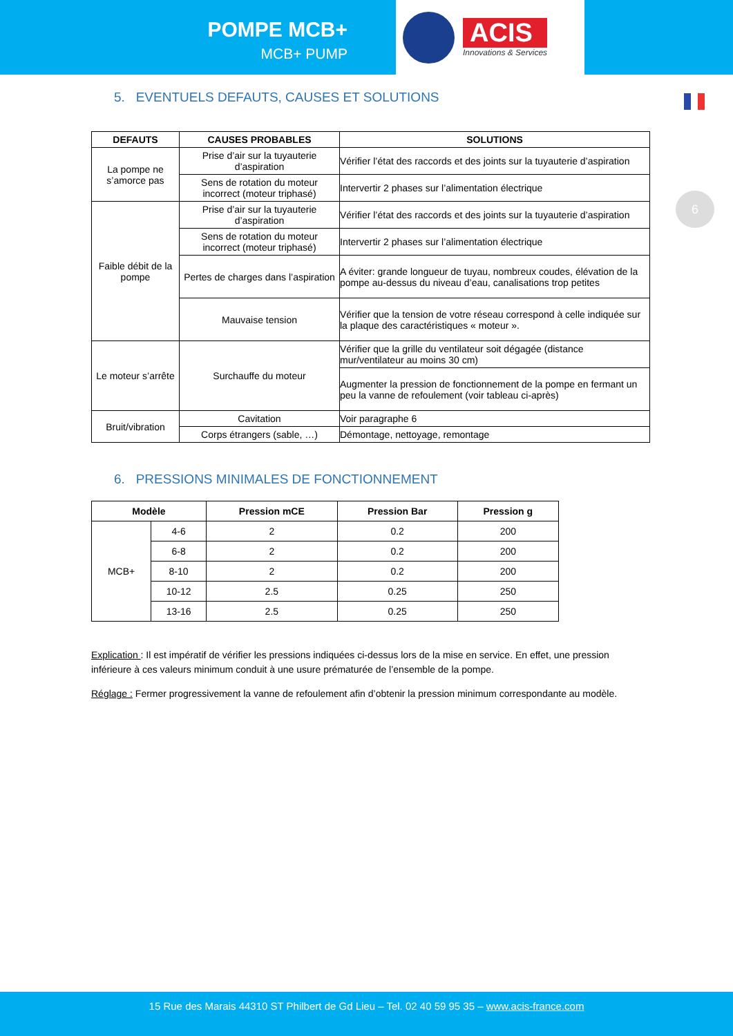POMPE MCB+
MCB+ PUMP
ACIS
Innovations & Services
6
5. EVENTUELS DEFAUTS, CAUSES ET SOLUTIONS
| DEFAUTS | CAUSES PROBABLES | SOLUTIONS |
| --- | --- | --- |
| La pompe ne s’amorce pas | Prise d’air sur la tuyauterie d’aspiration | Vérifier l’état des raccords et des joints sur la tuyauterie d’aspiration |
| | Sens de rotation du moteur incorrect (moteur triphasé) | Intervertir 2 phases sur l’alimentation électrique |
| Faible débit de la pompe | Prise d’air sur la tuyauterie d’aspiration | Vérifier l’état des raccords et des joints sur la tuyauterie d’aspiration |
| | Sens de rotation du moteur incorrect (moteur triphasé) | Intervertir 2 phases sur l’alimentation électrique |
| | Pertes de charges dans l’aspiration | A éviter: grande longueur de tuyau, nombreux coudes, élévation de la pompe au-dessus du niveau d’eau, canalisations trop petites |
| | Mauvaise tension | Vérifier que la tension de votre réseau correspond à celle indiquée sur la plaque des caractéristiques « moteur ». |
| Le moteur s’arrête | Surchauffe du moteur | Vérifier que la grille du ventilateur soit dégagée (distance mur/ventilateur au moins 30 cm) |
| | | Augmenter la pression de fonctionnement de la pompe en fermant un peu la vanne de refoulement (voir tableau ci-après) |
| Bruit/vibration | Cavitation | Voir paragraphe 6 |
| | Corps étrangers (sable, …) | Démontage, nettoyage, remontage |
6. PRESSIONS MINIMALES DE FONCTIONNEMENT
| Modèle | | Pression mCE | Pression Bar | Pression g |
| --- | --- | --- | --- | --- |
| MCB+ | 4-6 | 2 | 0.2 | 200 |
| | 6-8 | 2 | 0.2 | 200 |
| | 8-10 | 2 | 0.2 | 200 |
| | 10-12 | 2.5 | 0.25 | 250 |
| | 13-16 | 2.5 | 0.25 | 250 |
Explication : Il est impératif de vérifier les pressions indiquées ci-dessus lors de la mise en service. En effet, une pression inférieure à ces valeurs minimum conduit à une usure prématurée de l’ensemble de la pompe.
Réglage : Fermer progressivement la vanne de refoulement afin d’obtenir la pression minimum correspondante au modèle.
15 Rue des Marais 44310 ST Philbert de Gd Lieu – Tel. 02 40 59 95 35 – www.acis-france.com